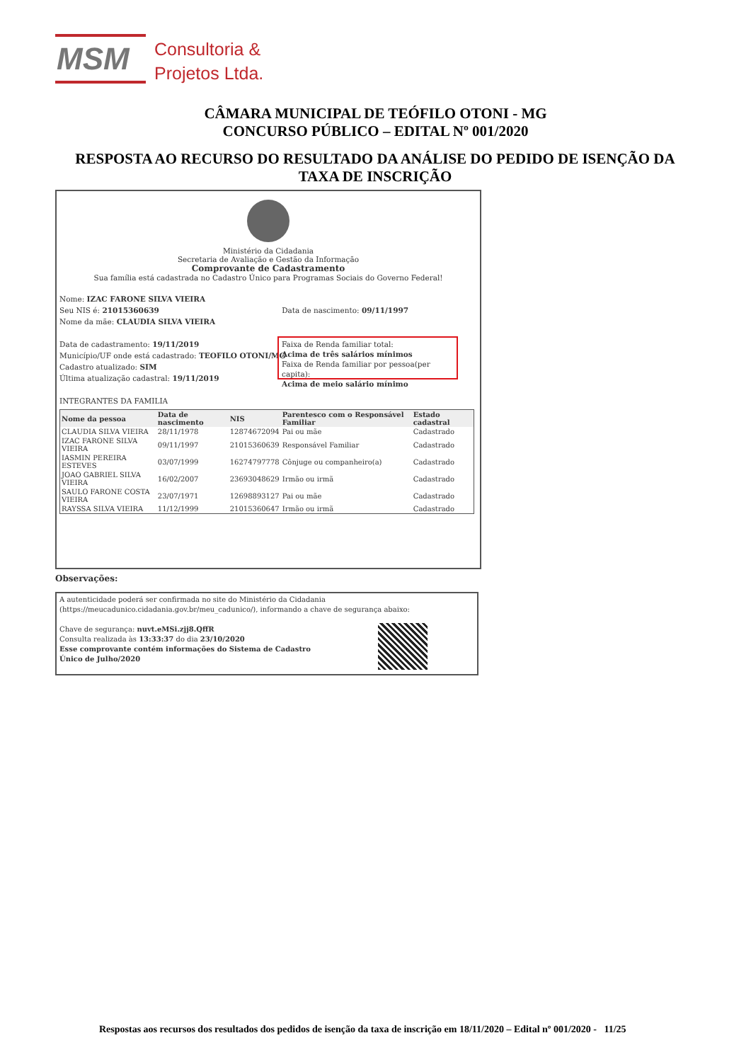MSM
Consultoria &
Projetos Ltda.
CÂMARA MUNICIPAL DE TEÓFILO OTONI - MG
CONCURSO PÚBLICO – EDITAL Nº 001/2020
RESPOSTA AO RECURSO DO RESULTADO DA ANÁLISE DO PEDIDO DE ISENÇÃO DA TAXA DE INSCRIÇÃO
Ministério da Cidadania
Secretaria de Avaliação e Gestão da Informação
Comprovante de Cadastramento
Sua família está cadastrada no Cadastro Único para Programas Sociais do Governo Federal!
Nome: IZAC FARONE SILVA VIEIRA
Seu NIS é: 21015360639 Data de nascimento: 09/11/1997
Nome da mãe: CLAUDIA SILVA VIEIRA
Data de cadastramento: 19/11/2019
Município/UF onde está cadastrado: TEOFILO OTONI/MG
Cadastro atualizado: SIM
Última atualização cadastral: 19/11/2019
INTEGRANTES DA FAMILIA
Faixa de Renda familiar total:
Acima de três salários mínimos
Faixa de Renda familiar por pessoa(per capita):
Acima de meio salário mínimo
| Nome da pessoa | Data de nascimento | NIS | Parentesco com o Responsável Familiar | Estado cadastral |
| --- | --- | --- | --- | --- |
| CLAUDIA SILVA VIEIRA | 28/11/1978 | 12874672094 | Pai ou mãe | Cadastrado |
| IZAC FARONE SILVA VIEIRA | 09/11/1997 | 21015360639 | Responsável Familiar | Cadastrado |
| IASMIN PEREIRA ESTEVES | 03/07/1999 | 16274797778 | Cônjuge ou companheiro(a) | Cadastrado |
| JOAO GABRIEL SILVA VIEIRA | 16/02/2007 | 23693048629 | Irmão ou irmã | Cadastrado |
| SAULO FARONE COSTA VIEIRA | 23/07/1971 | 12698893127 | Pai ou mãe | Cadastrado |
| RAYSSA SILVA VIEIRA | 11/12/1999 | 21015360647 | Irmão ou irmã | Cadastrado |
Observações:
A autenticidade poderá ser confirmada no site do Ministério da Cidadania
(https://meucadunico.cidadania.gov.br/meu_cadunico/), informando a chave de segurança abaixo:
Chave de segurança: nuvt.eMSi.zjj8.QffR
Consulta realizada às 13:33:37 do dia 23/10/2020
Esse comprovante contém informações do Sistema de Cadastro
Único de Julho/2020
Respostas aos recursos dos resultados dos pedidos de isenção da taxa de inscrição em 18/11/2020 – Edital nº 001/2020 - 11/25